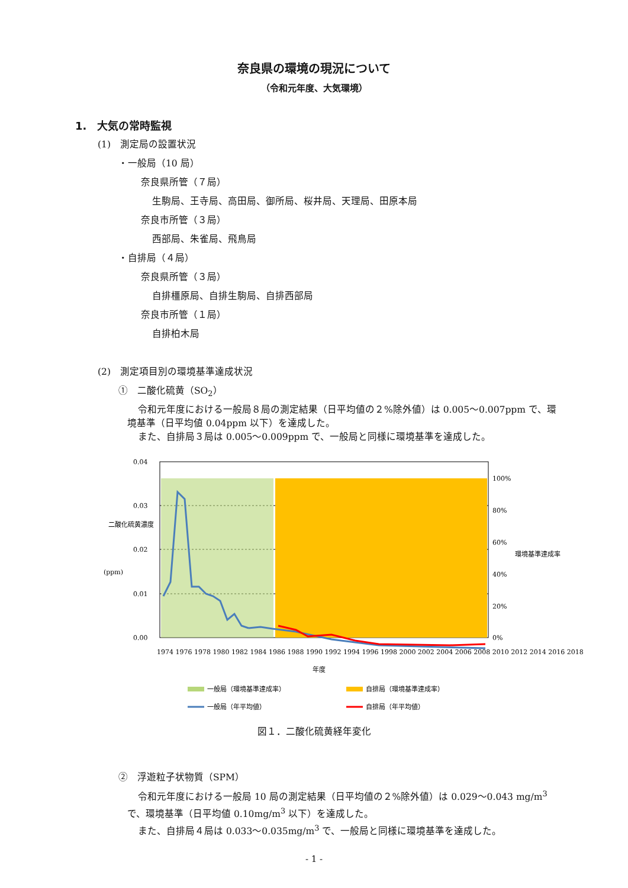奈良県の環境の現況について
（令和元年度、大気環境）
1.　大気の常時監視
(1)　測定局の設置状況
・一般局（10 局）
奈良県所管（７局）
生駒局、王寺局、高田局、御所局、桜井局、天理局、田原本局
奈良市所管（３局）
西部局、朱雀局、飛鳥局
・自排局（４局）
奈良県所管（３局）
自排橿原局、自排生駒局、自排西部局
奈良市所管（１局）
自排柏木局
(2)　測定項目別の環境基準達成状況
①　二酸化硫黄（SO<sub>2</sub>）
令和元年度における一般局８局の測定結果（日平均値の２%除外値）は 0.005～0.007ppm で、環境基準（日平均値 0.04ppm 以下）を達成した。
また、自排局３局は 0.005～0.009ppm で、一般局と同様に環境基準を達成した。
0.04
0.03
0.02
0.01
0.00
100%
80%
60%
40%
20%
0%
二酸化硫黄濃度
(ppm)
環境基準達成率
1974 1976 1978 1980 1982 1984 1986 1988 1990 1992 1994 1996 1998 2000 2002 2004 2006 2008 2010 2012 2014 2016 2018
年度
一般局（環境基準達成率）
自排局（環境基準達成率）
一般局（年平均値）
自排局（年平均値）
図１．二酸化硫黄経年変化
②　浮遊粒子状物質（SPM）
令和元年度における一般局 10 局の測定結果（日平均値の２%除外値）は 0.029～0.043 mg/m<sup>3</sup> で、環境基準（日平均値 0.10mg/m<sup>3</sup> 以下）を達成した。
また、自排局４局は 0.033～0.035mg/m<sup>3</sup> で、一般局と同様に環境基準を達成した。
- 1 -